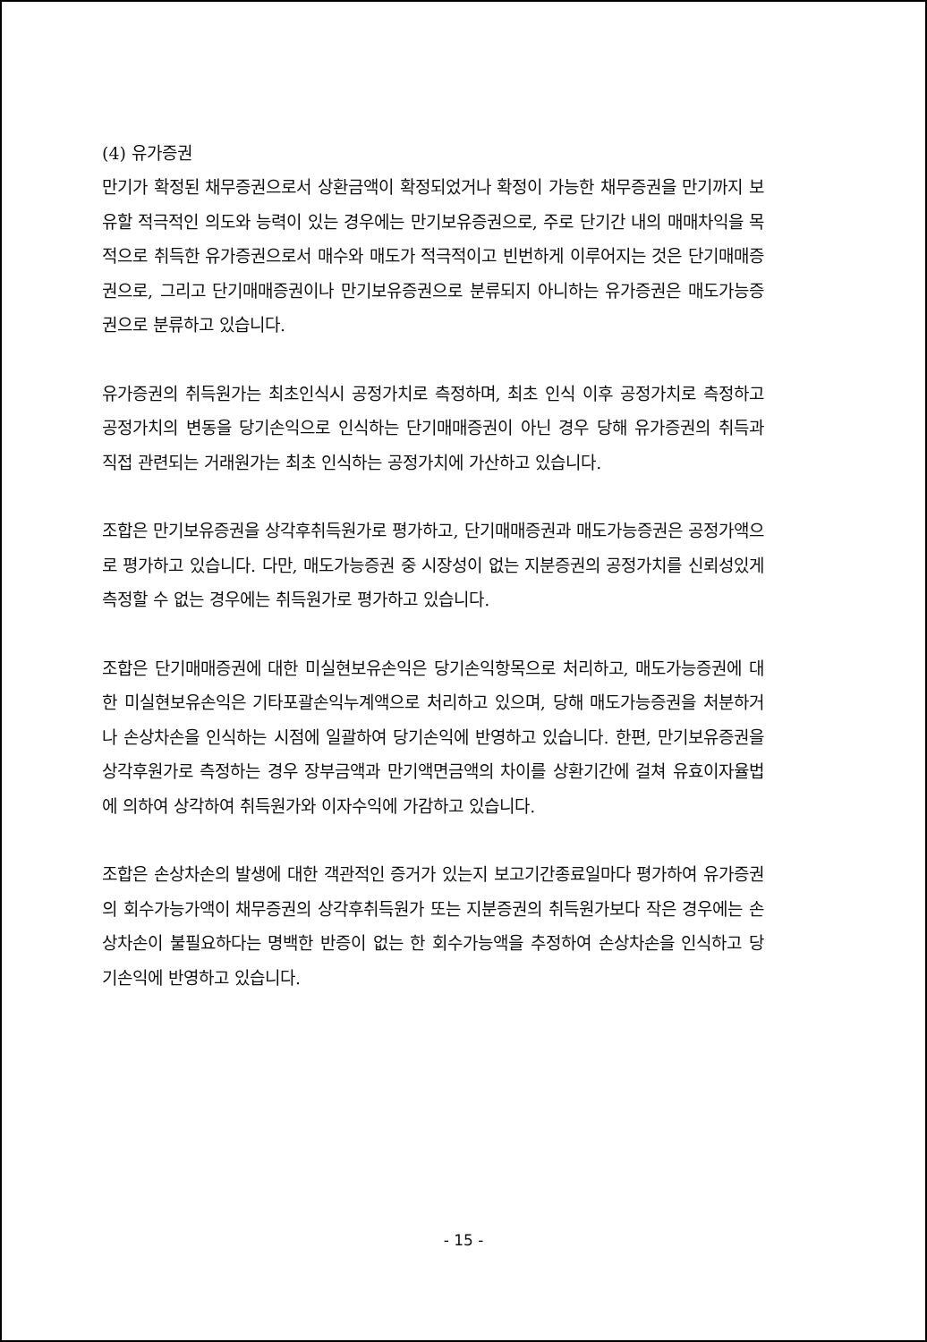(4) 유가증권
만기가 확정된 채무증권으로서 상환금액이 확정되었거나 확정이 가능한 채무증권을 만기까지 보유할 적극적인 의도와 능력이 있는 경우에는 만기보유증권으로, 주로 단기간 내의 매매차익을 목적으로 취득한 유가증권으로서 매수와 매도가 적극적이고 빈번하게 이루어지는 것은 단기매매증권으로, 그리고 단기매매증권이나 만기보유증권으로 분류되지 아니하는 유가증권은 매도가능증권으로 분류하고 있습니다.
유가증권의 취득원가는 최초인식시 공정가치로 측정하며, 최초 인식 이후 공정가치로 측정하고 공정가치의 변동을 당기손익으로 인식하는 단기매매증권이 아닌 경우 당해 유가증권의 취득과 직접 관련되는 거래원가는 최초 인식하는 공정가치에 가산하고 있습니다.
조합은 만기보유증권을 상각후취득원가로 평가하고, 단기매매증권과 매도가능증권은 공정가액으로 평가하고 있습니다. 다만, 매도가능증권 중 시장성이 없는 지분증권의 공정가치를 신뢰성있게 측정할 수 없는 경우에는 취득원가로 평가하고 있습니다.
조합은 단기매매증권에 대한 미실현보유손익은 당기손익항목으로 처리하고, 매도가능증권에 대한 미실현보유손익은 기타포괄손익누계액으로 처리하고 있으며, 당해 매도가능증권을 처분하거나 손상차손을 인식하는 시점에 일괄하여 당기손익에 반영하고 있습니다. 한편, 만기보유증권을 상각후원가로 측정하는 경우 장부금액과 만기액면금액의 차이를 상환기간에 걸쳐 유효이자율법에 의하여 상각하여 취득원가와 이자수익에 가감하고 있습니다.
조합은 손상차손의 발생에 대한 객관적인 증거가 있는지 보고기간종료일마다 평가하여 유가증권의 회수가능가액이 채무증권의 상각후취득원가 또는 지분증권의 취득원가보다 작은 경우에는 손상차손이 불필요하다는 명백한 반증이 없는 한 회수가능액을 추정하여 손상차손을 인식하고 당기손익에 반영하고 있습니다.
- 15 -